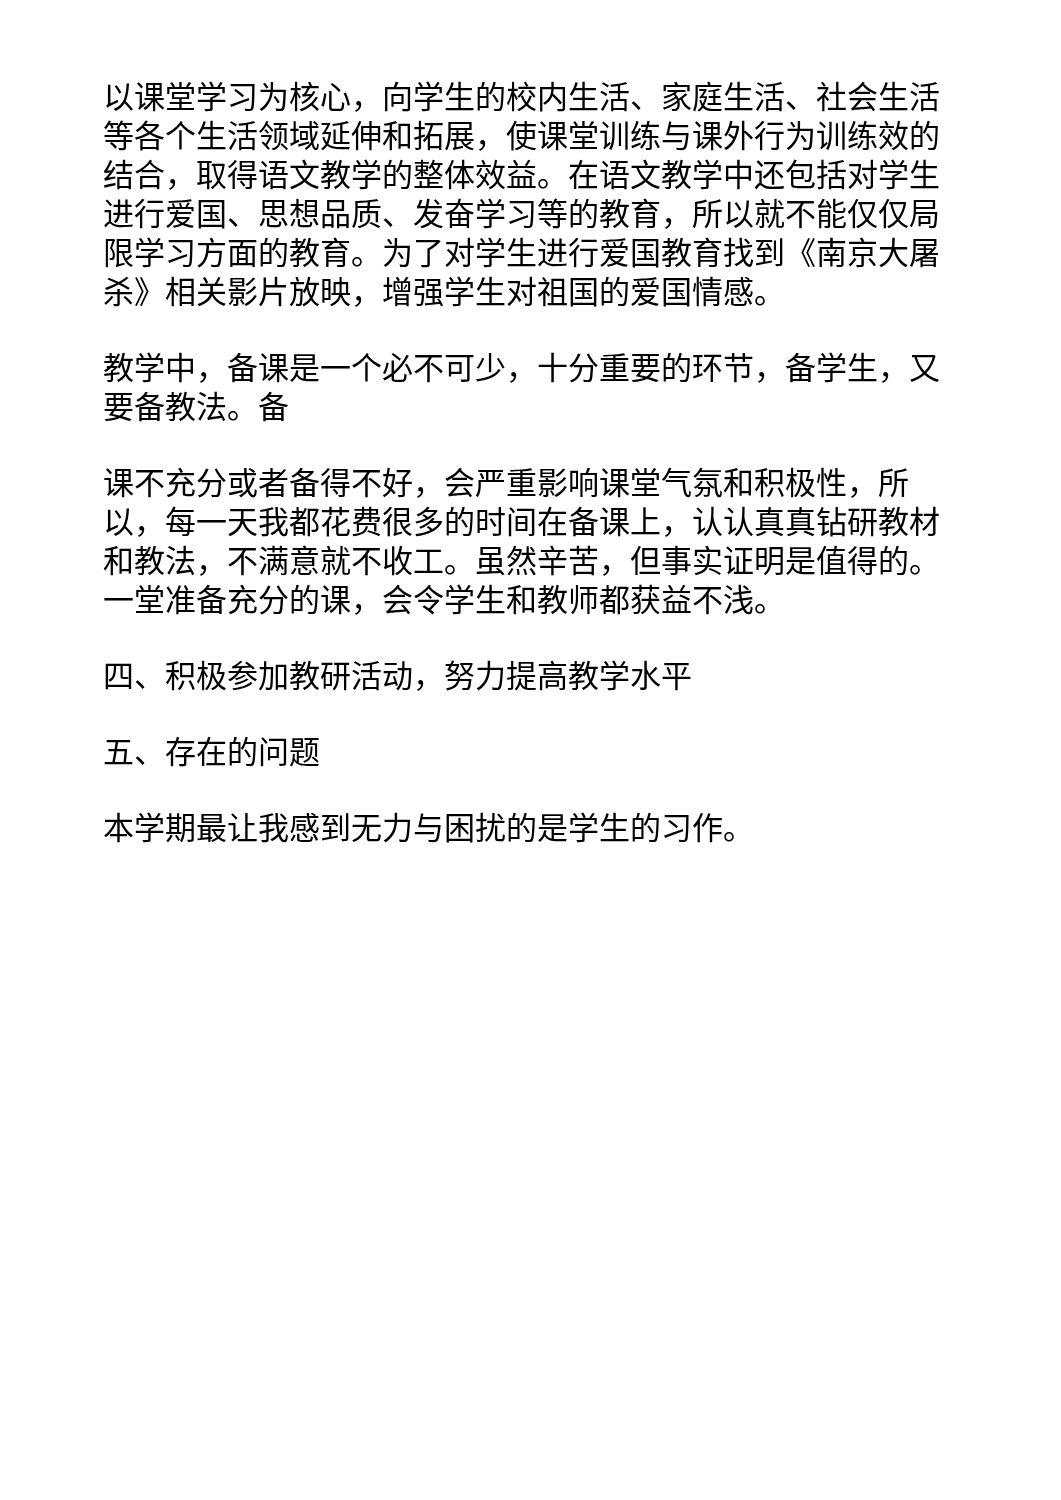以课堂学习为核心，向学生的校内生活、家庭生活、社会生活等各个生活领域延伸和拓展，使课堂训练与课外行为训练效的结合，取得语文教学的整体效益。在语文教学中还包括对学生进行爱国、思想品质、发奋学习等的教育，所以就不能仅仅局限学习方面的教育。为了对学生进行爱国教育找到《南京大屠杀》相关影片放映，增强学生对祖国的爱国情感。
教学中，备课是一个必不可少，十分重要的环节，备学生，又要备教法。备
课不充分或者备得不好，会严重影响课堂气氛和积极性，所以，每一天我都花费很多的时间在备课上，认认真真钻研教材和教法，不满意就不收工。虽然辛苦，但事实证明是值得的。一堂准备充分的课，会令学生和教师都获益不浅。
四、积极参加教研活动，努力提高教学水平
五、存在的问题
本学期最让我感到无力与困扰的是学生的习作。